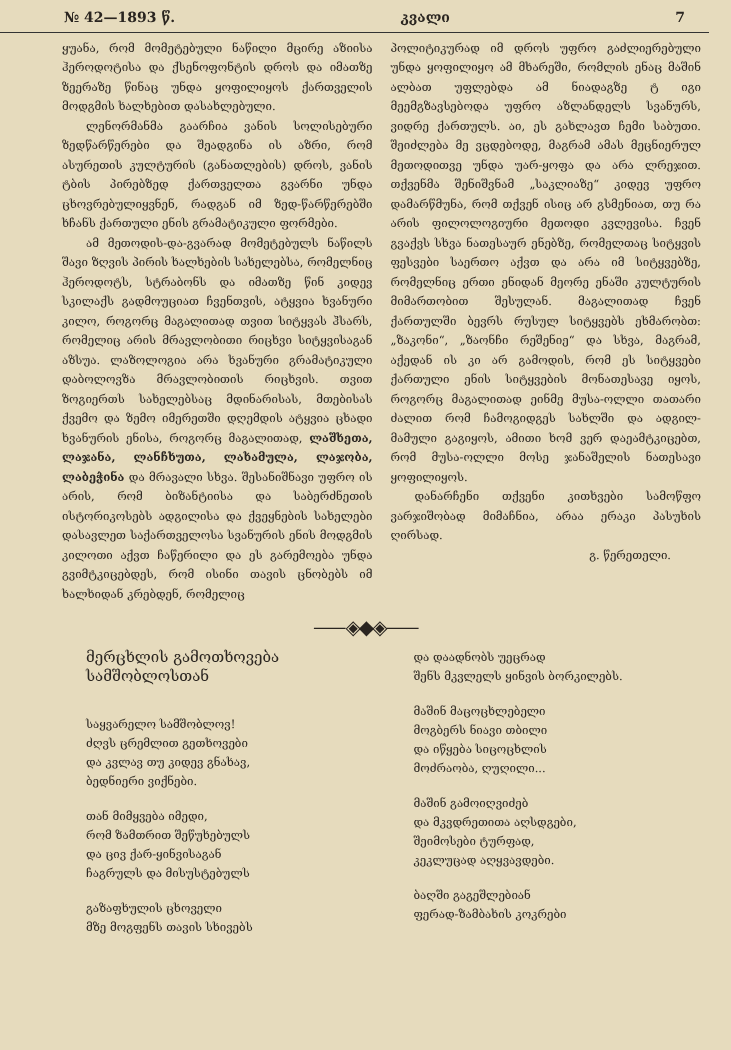№ 42—1893 წ. კვალი 7
ყუანა, რომ მომეტებული ნაწილი მცირე აზიისა ჰეროდოტისა და ქსენოფონტის დროს და იმათზე ზეერაზე წინაც უნდა ყოფილიყოს ქართველის მოდგმის ხალხებით დასახლებული.
ლენორმანმა გაარჩია ვანის სოლისებური ზედწარწერები და შეადგინა ის აზრი, რომ ასურეთის კულტურის (განათლების) დროს, ვანის ტბის პირებზედ ქართველთა გვარნი უნდა ცხოვრებულიყვნენ, რადგან იმ ზედ-წარწერებში ხჩანს ქართული ენის გრამატიკული ფორმები.
ამ მეთოდის-და-გვარად მომეტებულს ნაწილს შავი ზღვის პირის ხალხების სახელებსა, რომელნიც ჰეროდოტს, სტრაბონს და იმათზე წინ კიდევ სკილაქს გადმოუციათ ჩვენთვის, ატყვია ხვანური კილო, როგორც მაგალითად თვით სიტყვას ჰ̈სარს, რომელიც არის მრავლობითი რიცხვი სიტყვისაგან აზსუა. ლაზოლოგია არა ხვანური გრამატიკული დაბოლოვზა მრავლობითის რიცხვის. თვით ზოგიერთს სახელებსაც მდინარისას, მთებისას ქვემო და ზემო იმერეთში დღემდის ატყვია ცხადი ხვანურის ენისა, როგორც მაგალითად, ლაშხეთა, ლაჯანა, ლანჩხუთა, ლახამულა, ლაჯობა, ლაბეჭინა და მრავალი სხვა. შესანიშნავი უფრო ის არის, რომ ბიზანტიისა და საბერძნეთის ისტორიკოსებს ადგილისა და ქვეყნების სახელები დასავლეთ საქართველოსა სვანურის ენის მოდგმის კილოთი აქვთ ჩაწერილი და ეს გარემოება უნდა გვიმტკიცებდეს, რომ ისინი თავის ცნობებს იმ ხალხიდან კრებდენ, რომელიც
პოლიტიკურად იმ დროს უფრო გაძლიერებული უნდა ყოფილიყო ამ მხარეში, რომლის ენაც მაშინ ალბათ უფლებდა ამ ნიადაგზე ტ იგი მეემგზავსებოდა უფრო აზლანდელს სვანურს, ვიდრე ქართულს. აი, ეს გახლავთ ჩემი საბუთი. შეიძლება მე ვცდებოდე, მაგრამ ამას მეცნიერულ მეთოდითვე უნდა უარ-ყოფა და არა ლრეჯით. თქვენმა შენიშვნამ „საკლიაზე“ კიდევ უფრო დამარწმუნა, რომ თქვენ ისიც არ გსმენიათ, თუ რა არის ფილოლოგიური მეთოდი კვლევისა. ჩვენ გვაქვს სხვა ნათესაურ ენებზე, რომელთაც სიტყვის ფესვები საერთო აქვთ და არა იმ სიტყვებზე, რომელნიც ერთი ენიდან მეორე ენაში კულტურის მიმართობით შესულან. მაგალითად ჩვენ ქართულში ბევრს რუსულ სიტყვებს ეხმარობთ: „ზაკონი“, „ზაონჩი რეშენიე“ და სხვა, მაგრამ, აქედან ის კი არ გამოდის, რომ ეს სიტყვები ქართული ენის სიტყვების მონათესავე იყოს, როგორც მაგალითად ეინმე მუსა-ოლლი თათარი ძალით რომ ჩამოგიდგეს სახლში და ადგილ-მამული გაგიყოს, ამითი ხომ ვერ დაეამტკიცებთ, რომ მუსა-ოლლი მოსე ჯანაშელის ნათესავი ყოფილიყოს.
დანარჩენი თქვენი კითხვები სამოწფო ვარჯიშობად მიმაჩნია, არაა ერაკი პასუხის ღირსად.
გ. წერეთელი.
⸺◈◆◈⸺
მერცხლის გამოთხოვება სამშობლოსთან
საყვარელო სამშობლოვ!
ძღვს ცრემლით გეთხოვები
და კვლავ თუ კიდევ გნახავ,
ბედნიერი ვიქნები.
თან მიმყვება იმედი,
რომ ზამთრით შეწუხებულს
და ცივ ქარ-ყინვისაგან
ჩაგრულს და მისუსტებულს
გაზაფხულის ცხოველი
მზე მოგფენს თავის სხივებს
და დაადნობს უეცრად
შენს მკვლელს ყინვის ბორკილებს.
მაშინ მაცოცხლებელი
მოგბერს ნიავი თბილი
და იწყება სიცოცხლის
მოძრაობა, ღუღილი...
მაშინ გამოიღვიძებ
და მკვდრეთითა აღსდგები,
შეიმოსები ტურფად,
კეკლუცად აღყვავდები.
ბაღში გაგეშლებიან
ფერად-ზამბახის კოკრები